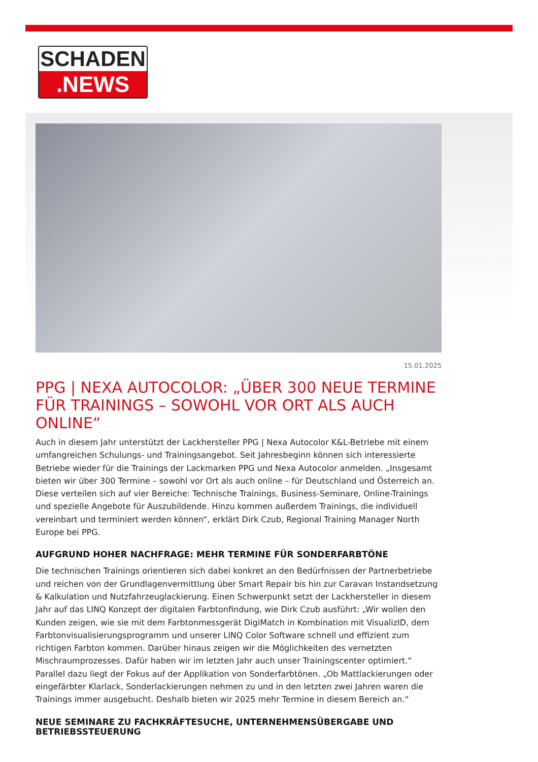SCHADEN
.NEWS
15.01.2025
PPG | NEXA AUTOCOLOR: „ÜBER 300 NEUE TERMINE FÜR TRAININGS – SOWOHL VOR ORT ALS AUCH ONLINE“
Auch in diesem Jahr unterstützt der Lackhersteller PPG | Nexa Autocolor K&L-Betriebe mit einem umfangreichen Schulungs- und Trainingsangebot. Seit Jahresbeginn können sich interessierte Betriebe wieder für die Trainings der Lackmarken PPG und Nexa Autocolor anmelden. „Insgesamt bieten wir über 300 Termine – sowohl vor Ort als auch online – für Deutschland und Österreich an. Diese verteilen sich auf vier Bereiche: Technische Trainings, Business-Seminare, Online-Trainings und spezielle Angebote für Auszubildende. Hinzu kommen außerdem Trainings, die individuell vereinbart und terminiert werden können“, erklärt Dirk Czub, Regional Training Manager North Europe bei PPG.
AUFGRUND HOHER NACHFRAGE: MEHR TERMINE FÜR SONDERFARBTÖNE
Die technischen Trainings orientieren sich dabei konkret an den Bedürfnissen der Partnerbetriebe und reichen von der Grundlagenvermittlung über Smart Repair bis hin zur Caravan Instandsetzung & Kalkulation und Nutzfahrzeuglackierung. Einen Schwerpunkt setzt der Lackhersteller in diesem Jahr auf das LINQ Konzept der digitalen Farbtonfindung, wie Dirk Czub ausführt: „Wir wollen den Kunden zeigen, wie sie mit dem Farbtonmessgerät DigiMatch in Kombination mit VisualizID, dem Farbtonvisualisierungsprogramm und unserer LINQ Color Software schnell und effizient zum richtigen Farbton kommen. Darüber hinaus zeigen wir die Möglichkeiten des vernetzten Mischraumprozesses. Dafür haben wir im letzten Jahr auch unser Trainingscenter optimiert.“ Parallel dazu liegt der Fokus auf der Applikation von Sonderfarbtönen. „Ob Mattlackierungen oder eingefärbter Klarlack, Sonderlackierungen nehmen zu und in den letzten zwei Jahren waren die Trainings immer ausgebucht. Deshalb bieten wir 2025 mehr Termine in diesem Bereich an.“
NEUE SEMINARE ZU FACHKRÄFTESUCHE, UNTERNEHMENSÜBERGABE UND BETRIEBSSTEUERUNG